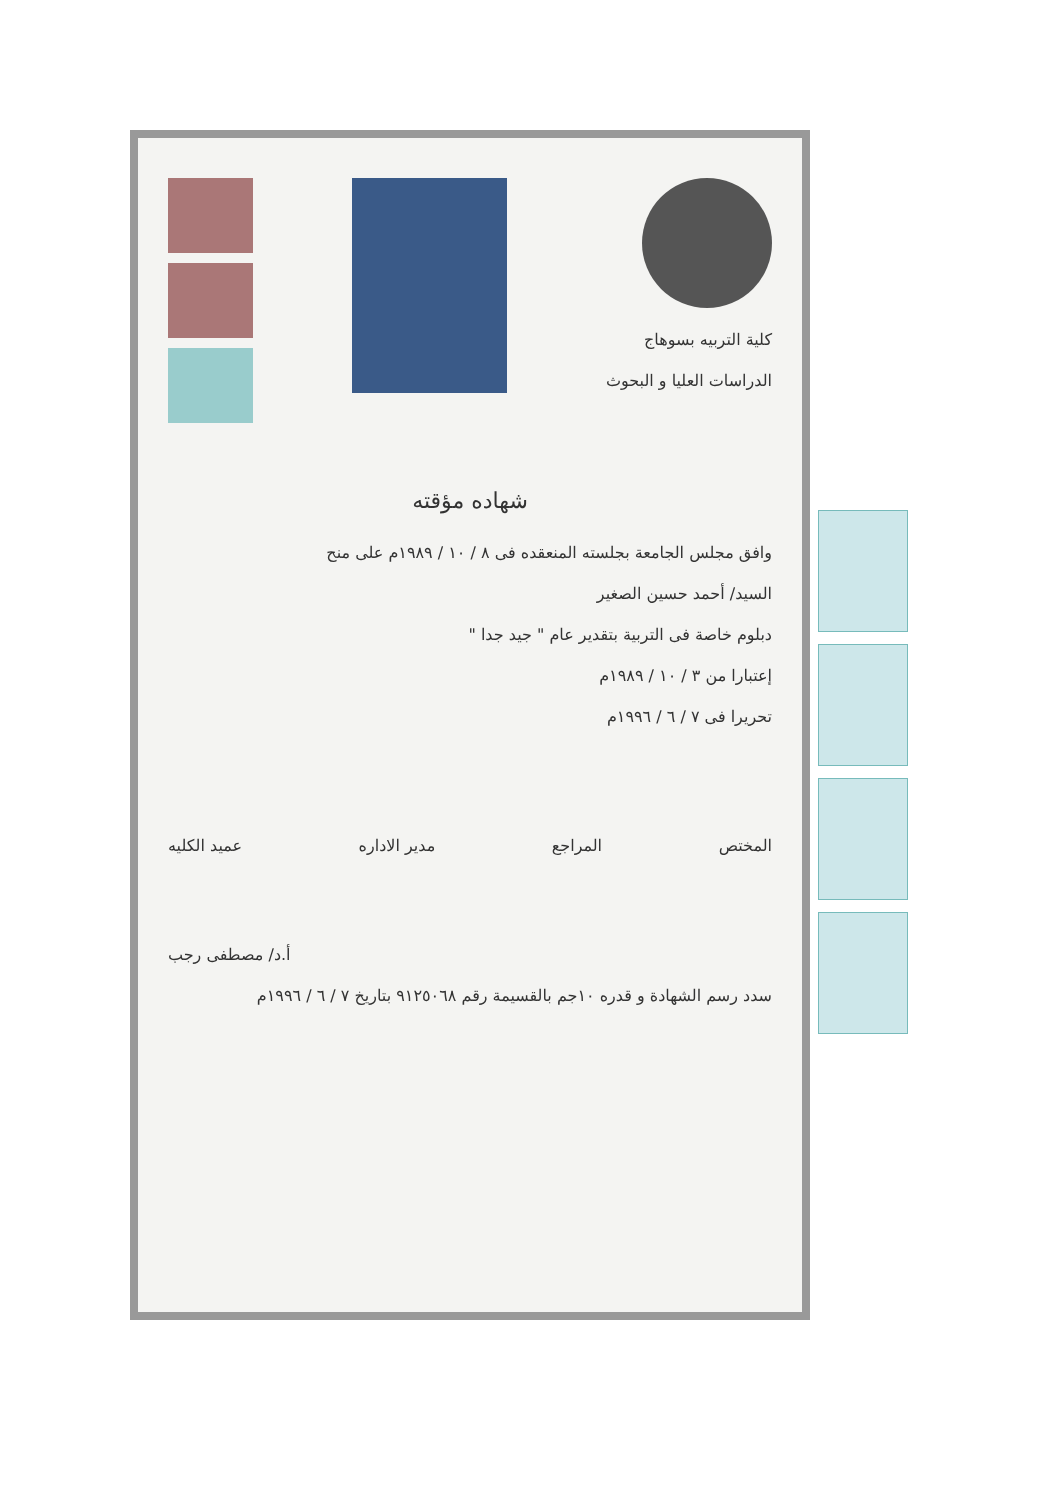كلية التربيه بسوهاج
الدراسات العليا و البحوث
شهاده مؤقته
وافق مجلس الجامعة بجلسته المنعقده فى ٨ / ١٠ / ١٩٨٩م على منح
السيد/ أحمد حسين الصغير
دبلوم خاصة فى التربية بتقدير عام " جيد جدا "
إعتبارا من ٣ / ١٠ / ١٩٨٩م
تحريرا فى ٧ / ٦ / ١٩٩٦م
المختص المراجع مدير الاداره عميد الكليه
أ.د/ مصطفى رجب
سدد رسم الشهادة و قدره ١٠جم بالقسيمة رقم ٩١٢٥٠٦٨ بتاريخ ٧ / ٦ / ١٩٩٦م